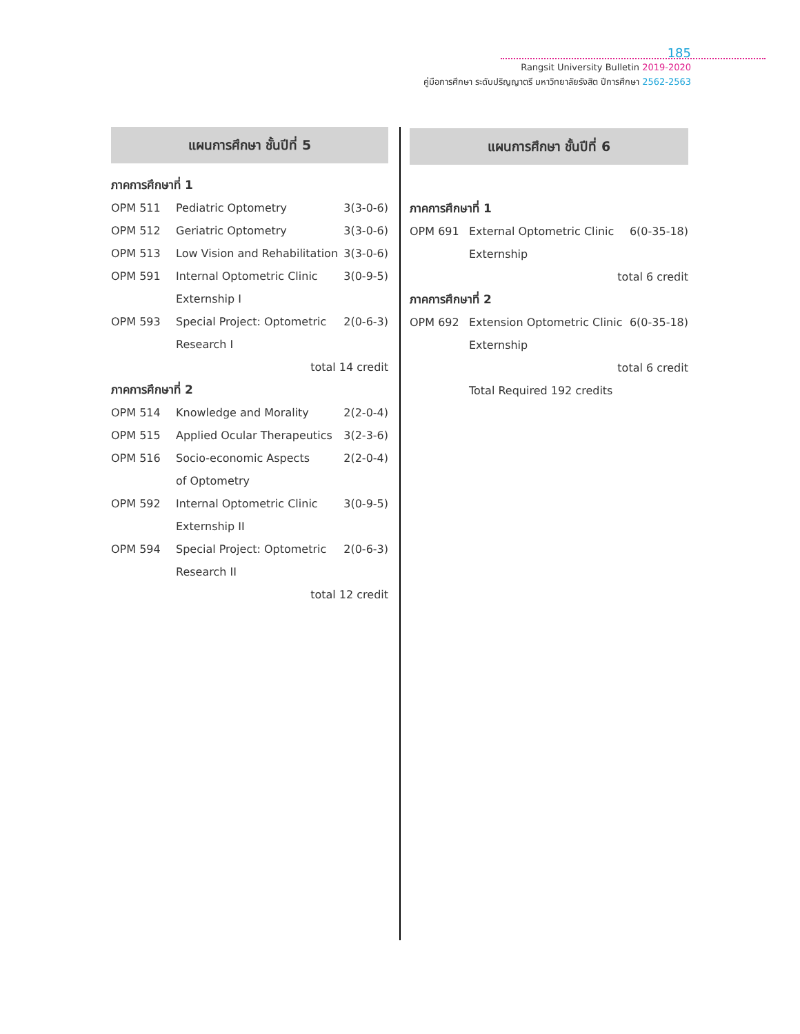185
Rangsit University Bulletin 2019-2020
คู่มือการศึกษา ระดับปริญญาตรี มหาวิทยาลัยรังสิต ปีการศึกษา 2562-2563
แผนการศึกษา ชั้นปีที่ 5
ภาคการศึกษาที่ 1
| OPM 511 | Pediatric Optometry | 3(3-0-6) |
| OPM 512 | Geriatric Optometry | 3(3-0-6) |
| OPM 513 | Low Vision and Rehabilitation | 3(3-0-6) |
| OPM 591 | Internal Optometric Clinic | 3(0-9-5) |
| | Externship I | |
| OPM 593 | Special Project: Optometric | 2(0-6-3) |
| | Research I | |
| total 14 credit | | |
ภาคการศึกษาที่ 2
| OPM 514 | Knowledge and Morality | 2(2-0-4) |
| OPM 515 | Applied Ocular Therapeutics | 3(2-3-6) |
| OPM 516 | Socio-economic Aspects | 2(2-0-4) |
| | of Optometry | |
| OPM 592 | Internal Optometric Clinic | 3(0-9-5) |
| | Externship II | |
| OPM 594 | Special Project: Optometric | 2(0-6-3) |
| | Research II | |
| total 12 credit | | |
แผนการศึกษา ชั้นปีที่ 6
ภาคการศึกษาที่ 1
| OPM 691 | External Optometric Clinic | 6(0-35-18) |
| | Externship | |
| total 6 credit | | |
ภาคการศึกษาที่ 2
| OPM 692 | Extension Optometric Clinic | 6(0-35-18) |
| | Externship | |
| total 6 credit | | |
| | Total Required 192 credits | |